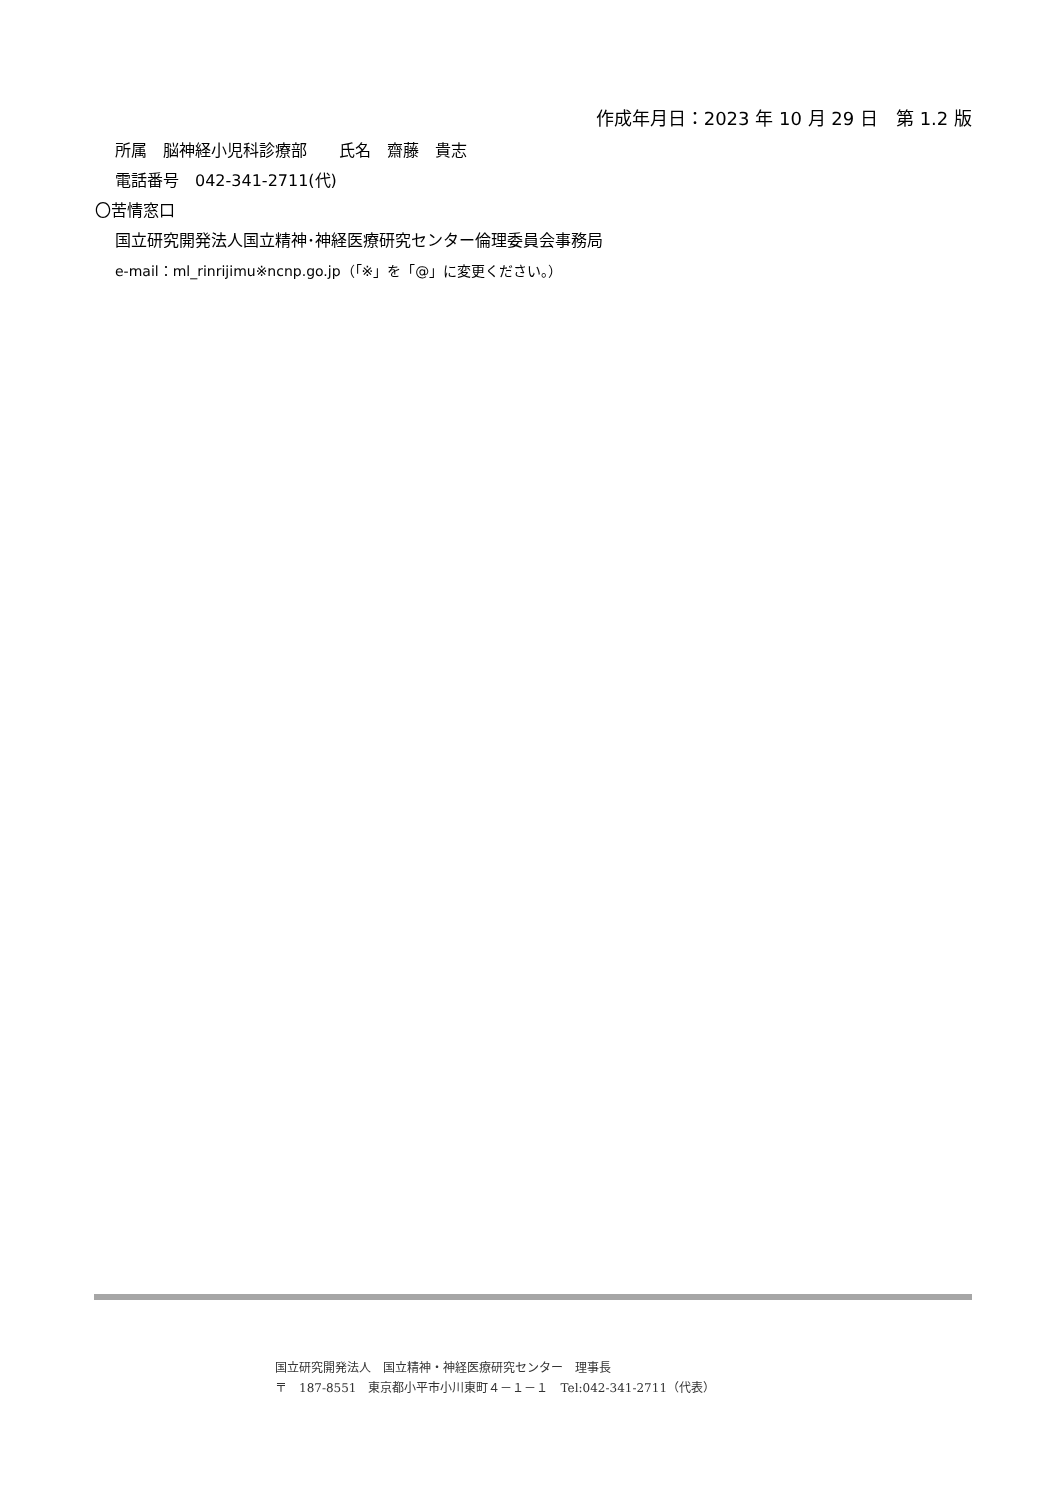作成年月日：2023 年 10 月 29 日　第 1.2 版
所属　脳神経小児科診療部　　氏名　齋藤　貴志
電話番号　042-341-2711(代)
〇苦情窓口
国立研究開発法人国立精神･神経医療研究センター倫理委員会事務局
e-mail：ml_rinrijimu※ncnp.go.jp（「※」を「@」に変更ください。）
国立研究開発法人　国立精神・神経医療研究センター　理事長
〒　187-8551　東京都小平市小川東町４－１－１　Tel:042-341-2711（代表）